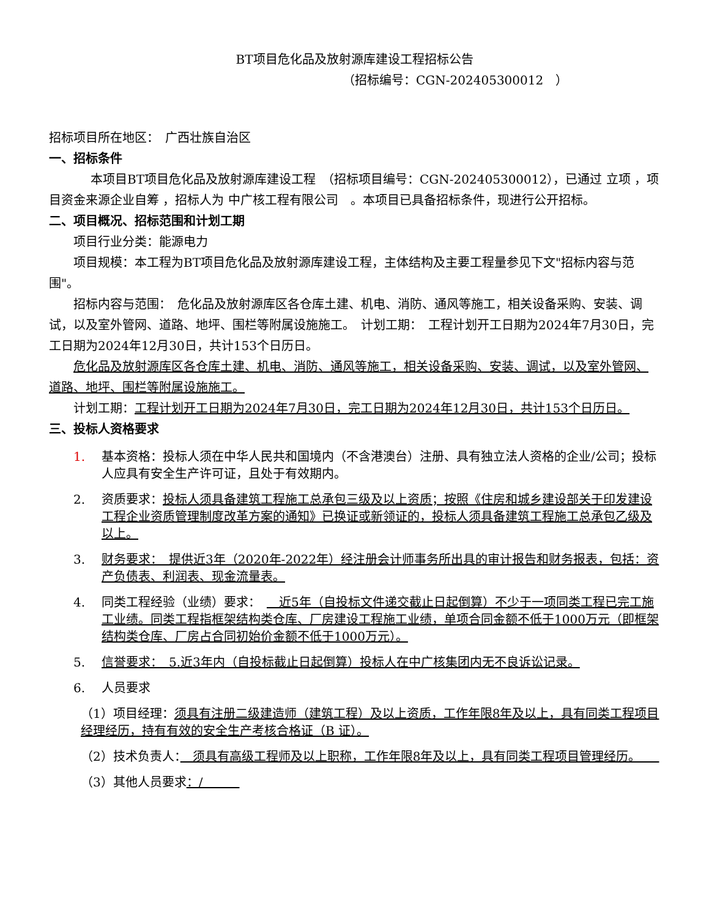BT项目危化品及放射源库建设工程招标公告
（招标编号：CGN-202405300012　）
招标项目所在地区：　广西壮族自治区
一、招标条件
本项目BT项目危化品及放射源库建设工程　（招标项目编号：CGN-202405300012），已通过 立项 ，项目资金来源企业自筹 ，招标人为 中广核工程有限公司　。本项目已具备招标条件，现进行公开招标。
二、项目概况、招标范围和计划工期
项目行业分类：能源电力
项目规模：本工程为BT项目危化品及放射源库建设工程，主体结构及主要工程量参见下文"招标内容与范围"。
招标内容与范围：　危化品及放射源库区各仓库土建、机电、消防、通风等施工，相关设备采购、安装、调试，以及室外管网、道路、地坪、围栏等附属设施施工。　计划工期：　工程计划开工日期为2024年7月30日，完工日期为2024年12月30日，共计153个日历日。
危化品及放射源库区各仓库土建、机电、消防、通风等施工，相关设备采购、安装、调试，以及室外管网、道路、地坪、围栏等附属设施施工。
计划工期：工程计划开工日期为2024年7月30日，完工日期为2024年12月30日，共计153个日历日。
三、投标人资格要求
1. 基本资格：投标人须在中华人民共和国境内（不含港澳台）注册、具有独立法人资格的企业/公司；投标人应具有安全生产许可证，且处于有效期内。
2. 资质要求：投标人须具备建筑工程施工总承包三级及以上资质；按照《住房和城乡建设部关于印发建设工程企业资质管理制度改革方案的通知》已换证或新领证的，投标人须具备建筑工程施工总承包乙级及以上。
3. 财务要求：　提供近3年（2020年-2022年）经注册会计师事务所出具的审计报告和财务报表，包括：资产负债表、利润表、现金流量表。
4. 同类工程经验（业绩）要求：　　近5年（自投标文件递交截止日起倒算）不少于一项同类工程已完工施工业绩。同类工程指框架结构类仓库、厂房建设工程施工业绩，单项合同金额不低于1000万元（即框架结构类仓库、厂房占合同初始价金额不低于1000万元）。
5. 信誉要求：　5.近3年内（自投标截止日起倒算）投标人在中广核集团内无不良诉讼记录。
6. 人员要求
（1）项目经理：须具有注册二级建造师（建筑工程）及以上资质，工作年限8年及以上，具有同类工程项目经理经历，持有有效的安全生产考核合格证（B 证）。
（2）技术负责人：　须具有高级工程师及以上职称，工作年限8年及以上，具有同类工程项目管理经历。　　
（3）其他人员要求：/